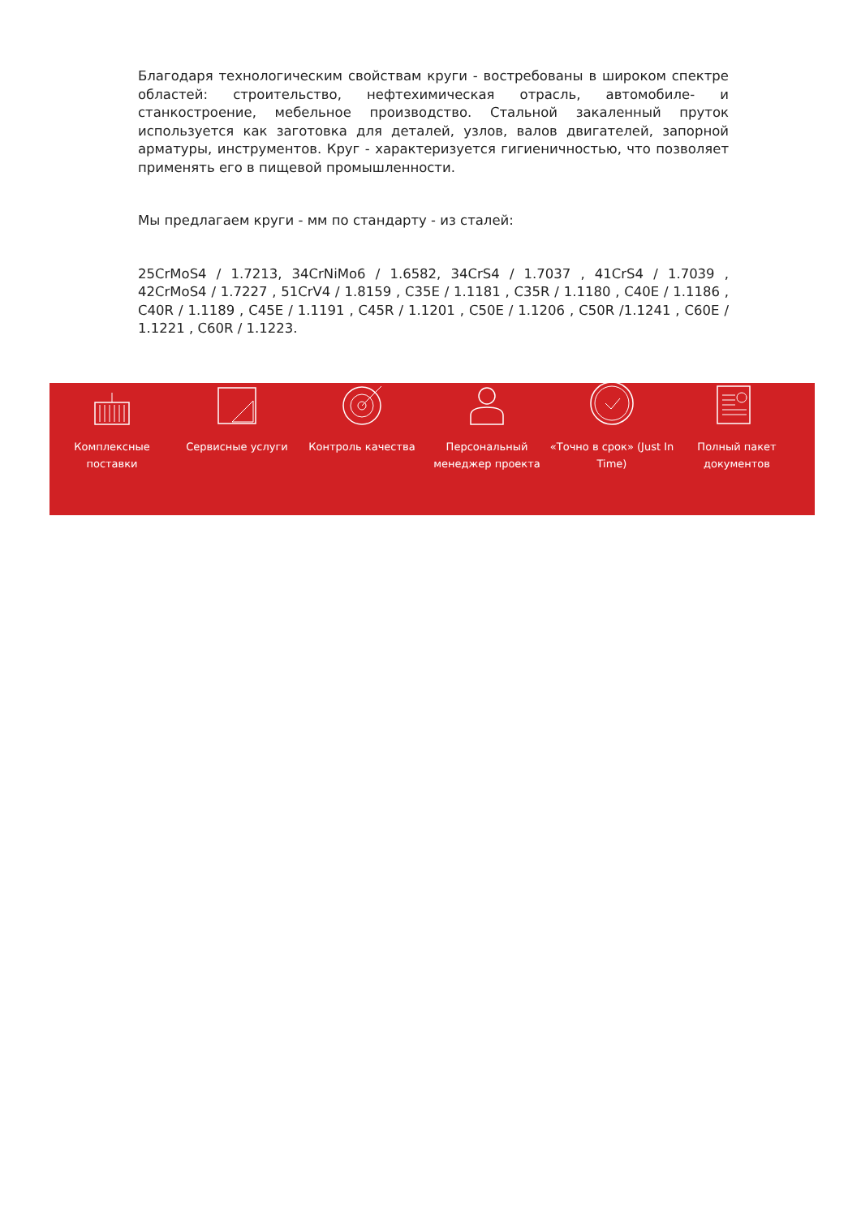Благодаря технологическим свойствам круги - востребованы в широком спектре областей: строительство, нефтехимическая отрасль, автомобиле- и станкостроение, мебельное производство. Стальной закаленный пруток используется как заготовка для деталей, узлов, валов двигателей, запорной арматуры, инструментов. Круг - характеризуется гигиеничностью, что позволяет применять его в пищевой промышленности.
Мы предлагаем круги - мм по стандарту - из сталей:
25CrMoS4 / 1.7213, 34CrNiMo6 / 1.6582, 34CrS4 / 1.7037 , 41CrS4 / 1.7039 , 42CrMoS4 / 1.7227 , 51CrV4 / 1.8159 , C35E / 1.1181 , C35R / 1.1180 , C40E / 1.1186 , C40R / 1.1189 , C45E / 1.1191 , C45R / 1.1201 , C50E / 1.1206 , C50R /1.1241 , C60E / 1.1221 , C60R / 1.1223.
Комплексные поставки
Сервисные услуги Контроль качества Персональный менеджер проекта
«Точно в срок» (Just In Time)
Полный пакет документов